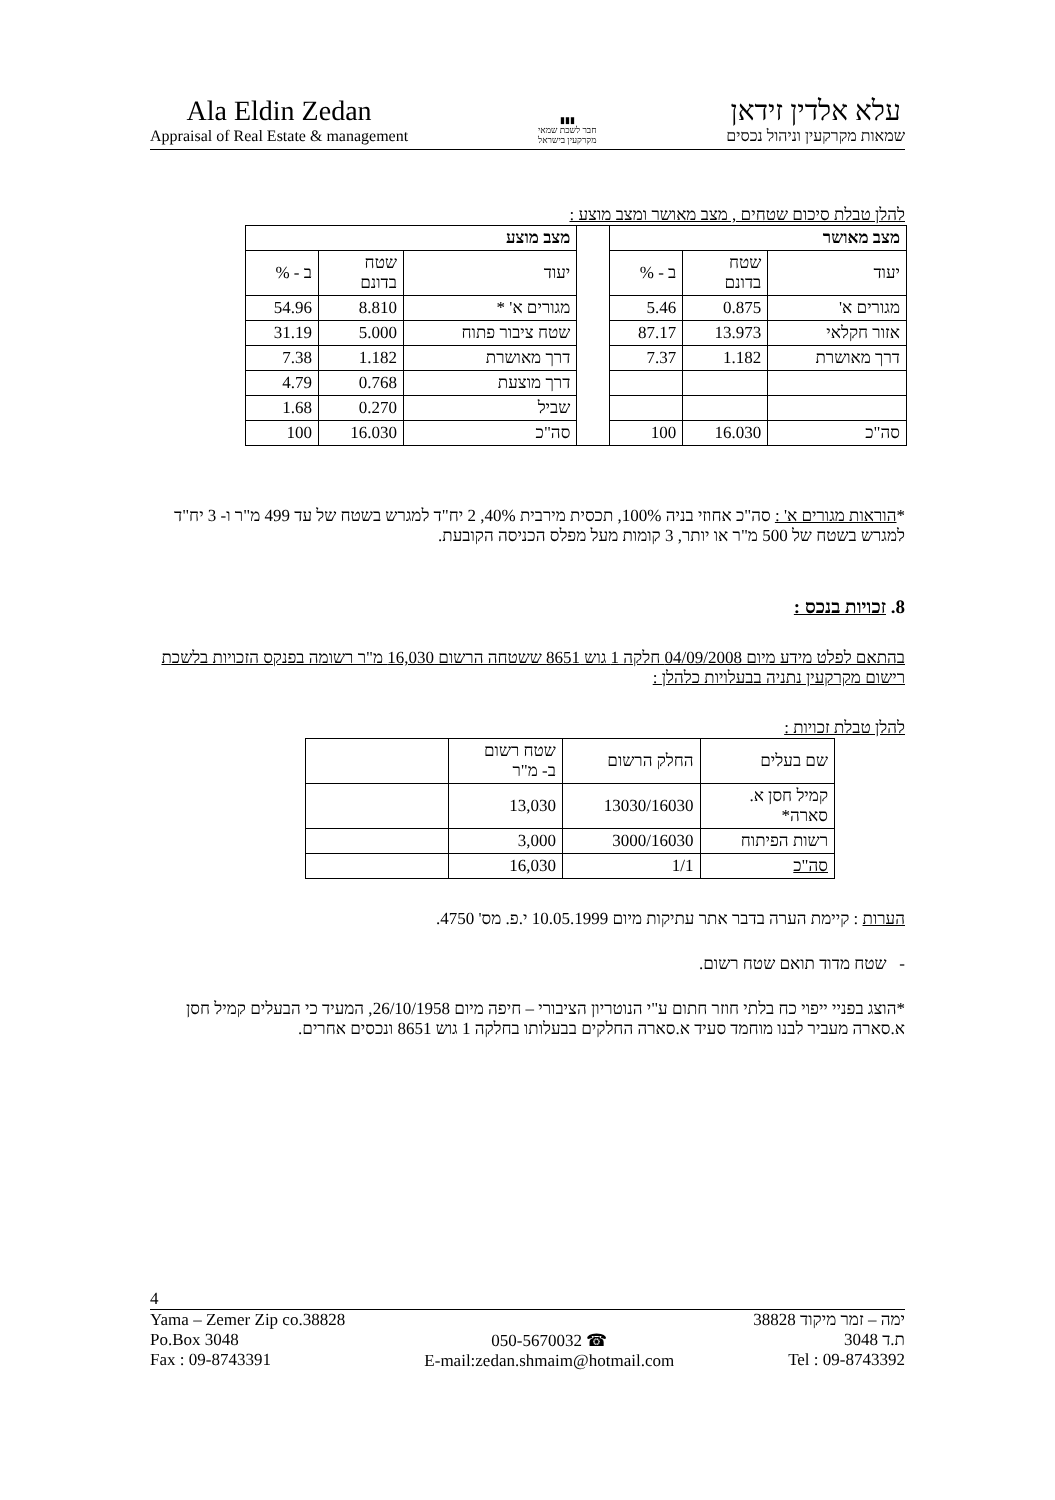Ala Eldin Zedan
Appraisal of Real Estate & management
▮▮▮
חבר לשכת שמאי
מקרקעין בישראל
עלא אלדין זידאן
שמאות מקרקעין וניהול נכסים
להלן טבלת סיכום שטחים , מצב מאושר ומצב מוצע :
| מצב מאושר | | | | מצב מוצע | | |
| יעוד | שטח בדונם | ב - % | | יעוד | שטח בדונם | ב - % |
| מגורים א' | 0.875 | 5.46 | | מגורים א' * | 8.810 | 54.96 |
| אזור חקלאי | 13.973 | 87.17 | | שטח ציבור פתוח | 5.000 | 31.19 |
| דרך מאושרת | 1.182 | 7.37 | | דרך מאושרת | 1.182 | 7.38 |
| | | | | דרך מוצעת | 0.768 | 4.79 |
| | | | | שביל | 0.270 | 1.68 |
| סה"כ | 16.030 | 100 | | סה"כ | 16.030 | 100 |
*הוראות מגורים א' : סה"כ אחוזי בניה 100%, תכסית מירבית 40%, 2 יח"ד למגרש בשטח של עד 499 מ"ר ו- 3 יח"ד למגרש בשטח של 500 מ"ר או יותר, 3 קומות מעל מפלס הכניסה הקובעת.
8. זכויות בנכס :
בהתאם לפלט מידע מיום 04/09/2008 חלקה 1 גוש 8651 ששטחה הרשום 16,030 מ"ר רשומה בפנקס הזכויות בלשכת רישום מקרקעין נתניה בבעלויות כלהלן :
להלן טבלת זכויות :
| שם בעלים | החלק הרשום | שטח רשום ב- מ"ר | |
| קמיל חסן א. סארה* | 13030/16030 | 13,030 | |
| רשות הפיתוח | 3000/16030 | 3,000 | |
| סה"כ | 1/1 | 16,030 | |
הערות : קיימת הערה בדבר אתר עתיקות מיום 10.05.1999 י.פ. מס' 4750.
- שטח מדוד תואם שטח רשום.
*הוצג בפניי ייפוי כח בלתי חוזר חתום ע"י הנוטריון הציבורי – חיפה מיום 26/10/1958, המעיד כי הבעלים קמיל חסן א.סארה מעביר לבנו מוחמד סעיד א.סארה החלקים בבעלותו בחלקה 1 גוש 8651 ונכסים אחרים.
4
Yama – Zemer Zip co.38828
Po.Box 3048
Fax : 09-8743391
050-5670032 ☎
E-mail:zedan.shmaim@hotmail.com
ימה – זמר מיקוד 38828
ת.ד 3048
Tel : 09-8743392